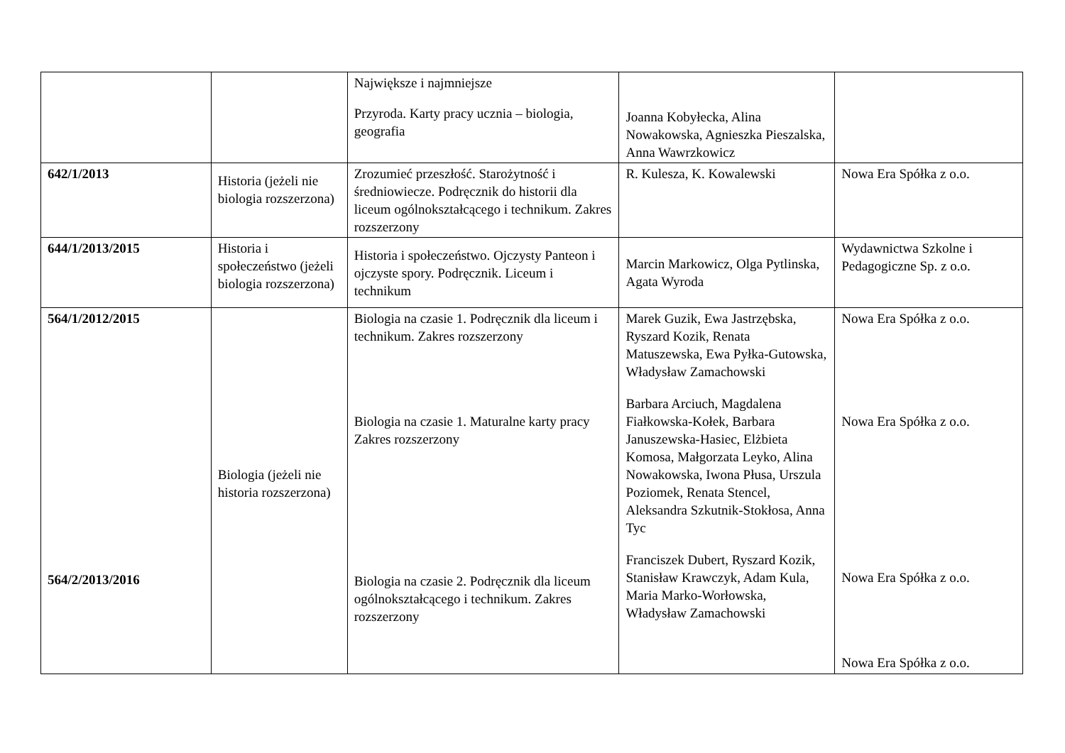| | | Największe i najmniejsze Przyroda. Karty pracy ucznia – biologia, geografia | Joanna Kobyłecka, Alina Nowakowska, Agnieszka Pieszalska, Anna Wawrzkowicz | |
| 642/1/2013 | Historia (jeżeli nie biologia rozszerzona) | Zrozumieć przeszłość. Starożytność i średniowiecze. Podręcznik do historii dla liceum ogólnokształcącego i technikum. Zakres rozszerzony | R. Kulesza, K. Kowalewski | Nowa Era Spółka z o.o. |
| 644/1/2013/2015 | Historia i społeczeństwo (jeżeli biologia rozszerzona) | Historia i społeczeństwo. Ojczysty Panteon i ojczyste spory. Podręcznik. Liceum i technikum | Marcin Markowicz, Olga Pytlinska, Agata Wyroda | Wydawnictwa Szkolne i Pedagogiczne Sp. z o.o. |
| 564/1/2012/2015 564/2/2013/2016 | Biologia (jeżeli nie historia rozszerzona) | Biologia na czasie 1. Podręcznik dla liceum i technikum. Zakres rozszerzony Biologia na czasie 1. Maturalne karty pracy Zakres rozszerzony Biologia na czasie 2. Podręcznik dla liceum ogólnokształcącego i technikum. Zakres rozszerzony | Marek Guzik, Ewa Jastrzębska, Ryszard Kozik, Renata Matuszewska, Ewa Pyłka-Gutowska, Władysław Zamachowski Barbara Arciuch, Magdalena Fiałkowska-Kołek, Barbara Januszewska-Hasiec, Elżbieta Komosa, Małgorzata Leyko, Alina Nowakowska, Iwona Płusa, Urszula Poziomek, Renata Stencel, Aleksandra Szkutnik-Stokłosa, Anna Tyc Franciszek Dubert, Ryszard Kozik, Stanisław Krawczyk, Adam Kula, Maria Marko-Worłowska, Władysław Zamachowski | Nowa Era Spółka z o.o. Nowa Era Spółka z o.o. Nowa Era Spółka z o.o. Nowa Era Spółka z o.o. |